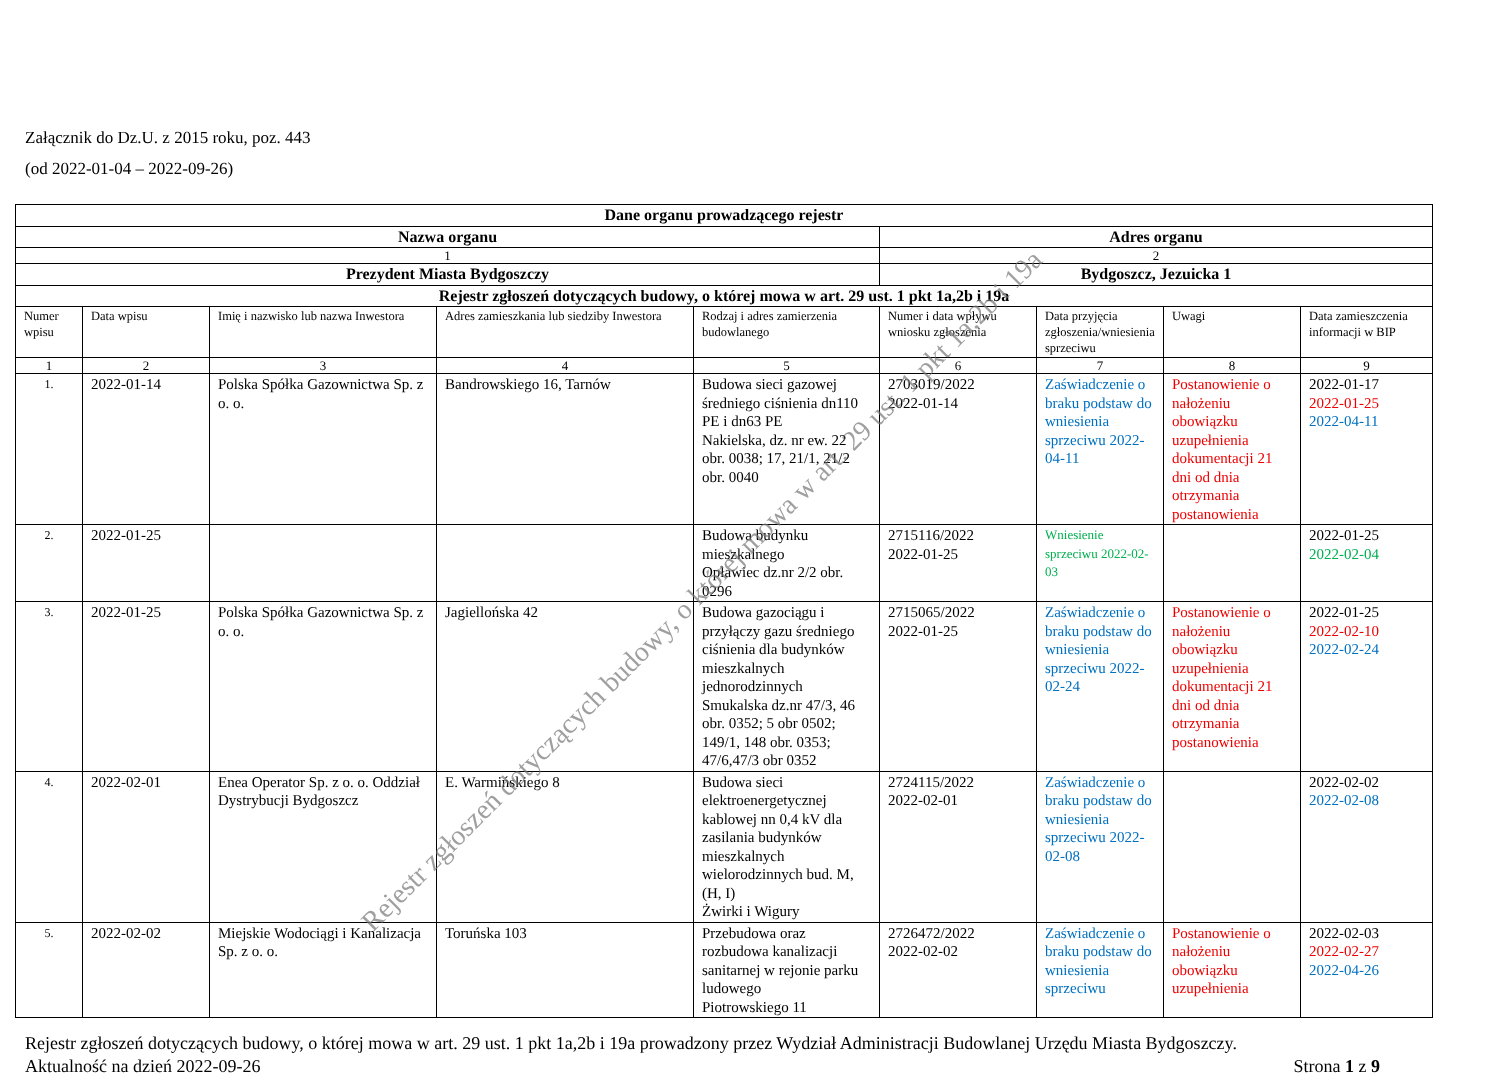Załącznik do Dz.U. z 2015 roku, poz. 443
(od 2022-01-04 – 2022-09-26)
| Dane organu prowadzącego rejestr | | | | | | | | |
| Nazwa organu | | | | | Adres organu | | | |
| 1 | | | | | 2 | | | |
| Prezydent Miasta Bydgoszczy | | | | | Bydgoszcz, Jezuicka 1 | | | |
| Rejestr zgłoszeń dotyczących budowy, o której mowa w art. 29 ust. 1 pkt 1a,2b i 19a | | | | | | | | |
| Numer wpisu | Data wpisu | Imię i nazwisko lub nazwa Inwestora | Adres zamieszkania lub siedziby Inwestora | Rodzaj i adres zamierzenia budowlanego | Numer i data wpływu wniosku zgłoszenia | Data przyjęcia zgłoszenia/wniesienia sprzeciwu | Uwagi | Data zamieszczenia informacji w BIP |
| 1 | 2 | 3 | 4 | 5 | 6 | 7 | 8 | 9 |
| 1. | 2022-01-14 | Polska Spółka Gazownictwa Sp. z o. o. | Bandrowskiego 16, Tarnów | Budowa sieci gazowej średniego ciśnienia dn110 PE i dn63 PE Nakielska, dz. nr ew. 22 obr. 0038; 17, 21/1, 21/2 obr. 0040 | 2703019/2022 2022-01-14 | Zaświadczenie o braku podstaw do wniesienia sprzeciwu 2022-04-11 | Postanowienie o nałożeniu obowiązku uzupełnienia dokumentacji 21 dni od dnia otrzymania postanowienia | 2022-01-17 2022-01-25 2022-04-11 |
| 2. | 2022-01-25 | | | Budowa budynku mieszkalnego Opławiec dz.nr 2/2 obr. 0296 | 2715116/2022 2022-01-25 | Wniesienie sprzeciwu 2022-02-03 | | 2022-01-25 2022-02-04 |
| 3. | 2022-01-25 | Polska Spółka Gazownictwa Sp. z o. o. | Jagiellońska 42 | Budowa gazociągu i przyłączy gazu średniego ciśnienia dla budynków mieszkalnych jednorodzinnych Smukalska dz.nr 47/3, 46 obr. 0352; 5 obr 0502; 149/1, 148 obr. 0353; 47/6,47/3 obr 0352 | 2715065/2022 2022-01-25 | Zaświadczenie o braku podstaw do wniesienia sprzeciwu 2022-02-24 | Postanowienie o nałożeniu obowiązku uzupełnienia dokumentacji 21 dni od dnia otrzymania postanowienia | 2022-01-25 2022-02-10 2022-02-24 |
| 4. | 2022-02-01 | Enea Operator Sp. z o. o. Oddział Dystrybucji Bydgoszcz | E. Warmińskiego 8 | Budowa sieci elektroenergetycznej kablowej nn 0,4 kV dla zasilania budynków mieszkalnych wielorodzinnych bud. M, (H, I) Żwirki i Wigury | 2724115/2022 2022-02-01 | Zaświadczenie o braku podstaw do wniesienia sprzeciwu 2022-02-08 | | 2022-02-02 2022-02-08 |
| 5. | 2022-02-02 | Miejskie Wodociągi i Kanalizacja Sp. z o. o. | Toruńska 103 | Przebudowa oraz rozbudowa kanalizacji sanitarnej w rejonie parku ludowego Piotrowskiego 11 | 2726472/2022 2022-02-02 | Zaświadczenie o braku podstaw do wniesienia sprzeciwu | Postanowienie o nałożeniu obowiązku uzupełnienia | 2022-02-03 2022-02-27 2022-04-26 |
Rejestr zgłoszeń dotyczących budowy, o której mowa w art. 29 ust. 1 pkt 1a,2b i 19a prowadzony przez Wydział Administracji Budowlanej Urzędu Miasta Bydgoszczy.
Aktualność na dzień 2022-09-26 Strona 1 z 9
Rejestr zgłoszeń dotyczących budowy, o której mowa w art. 29 ust. 1 pkt 1a,2b i 19a